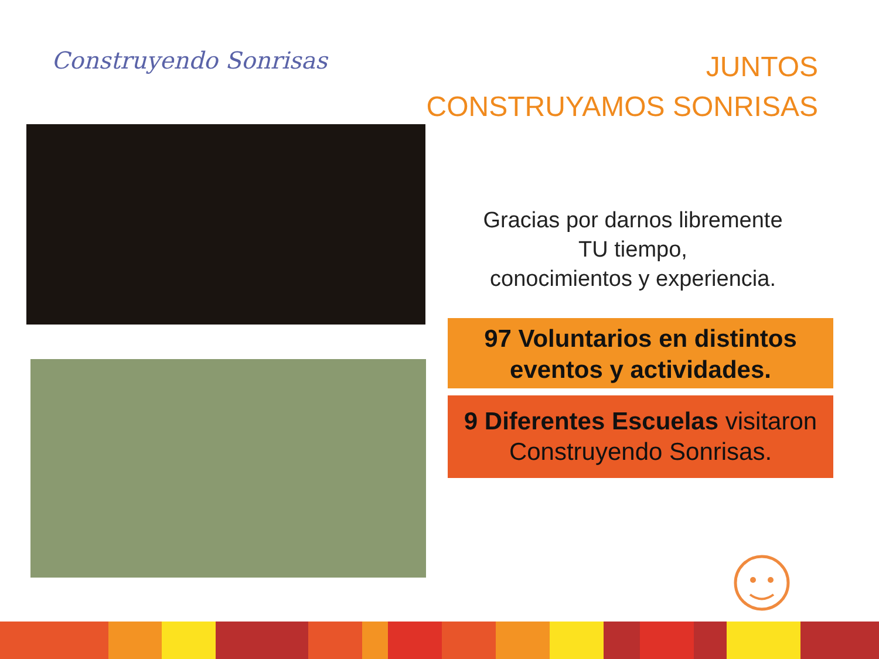Construyendo Sonrisas
JUNTOS
CONSTRUYAMOS SONRISAS
Gracias por darnos libremente
TU tiempo,
conocimientos y experiencia.
97 Voluntarios en distintos
eventos y actividades.
9 Diferentes Escuelas visitaron
Construyendo Sonrisas.